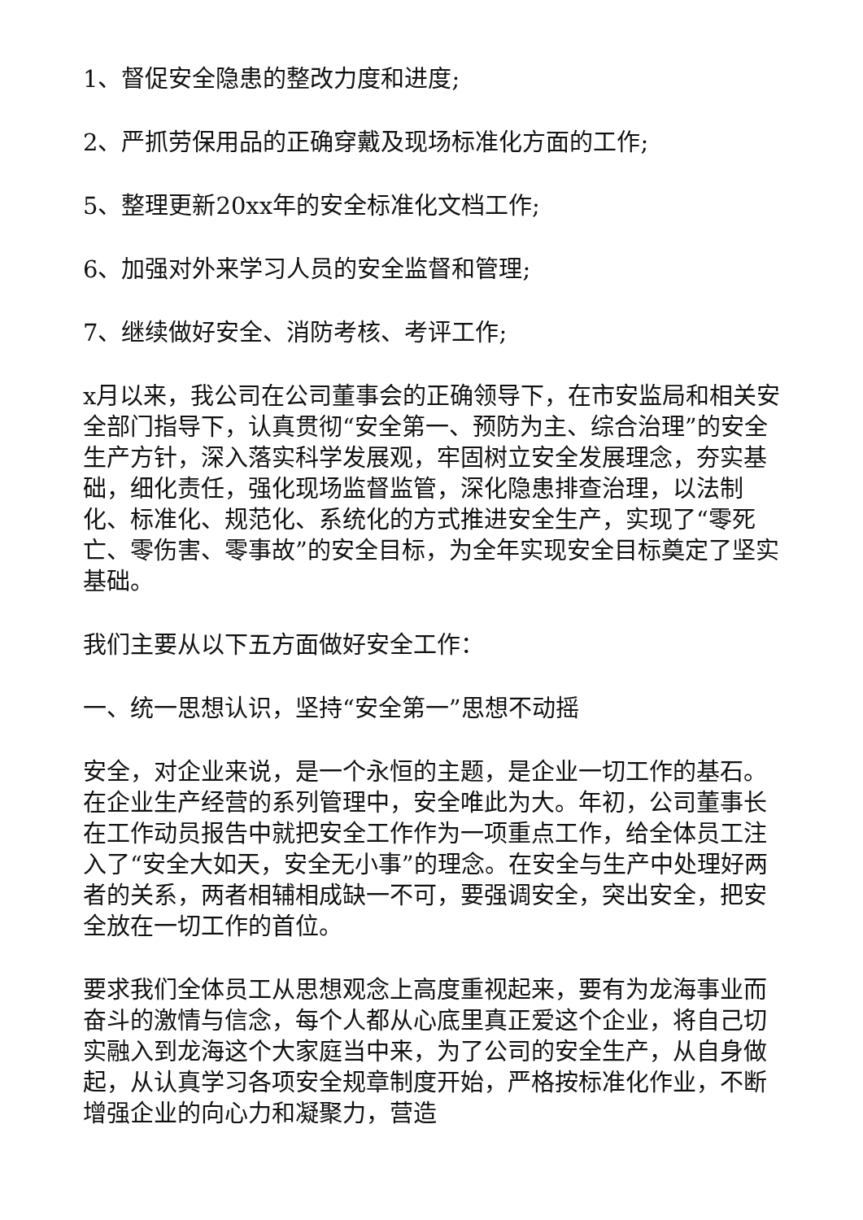1、督促安全隐患的整改力度和进度;
2、严抓劳保用品的正确穿戴及现场标准化方面的工作;
5、整理更新20xx年的安全标准化文档工作;
6、加强对外来学习人员的安全监督和管理;
7、继续做好安全、消防考核、考评工作;
x月以来，我公司在公司董事会的正确领导下，在市安监局和相关安全部门指导下，认真贯彻“安全第一、预防为主、综合治理”的安全生产方针，深入落实科学发展观，牢固树立安全发展理念，夯实基础，细化责任，强化现场监督监管，深化隐患排查治理，以法制化、标准化、规范化、系统化的方式推进安全生产，实现了“零死亡、零伤害、零事故”的安全目标，为全年实现安全目标奠定了坚实基础。
我们主要从以下五方面做好安全工作：
一、统一思想认识，坚持“安全第一”思想不动摇
安全，对企业来说，是一个永恒的主题，是企业一切工作的基石。在企业生产经营的系列管理中，安全唯此为大。年初，公司董事长在工作动员报告中就把安全工作作为一项重点工作，给全体员工注入了“安全大如天，安全无小事”的理念。在安全与生产中处理好两者的关系，两者相辅相成缺一不可，要强调安全，突出安全，把安全放在一切工作的首位。
要求我们全体员工从思想观念上高度重视起来，要有为龙海事业而奋斗的激情与信念，每个人都从心底里真正爱这个企业，将自己切实融入到龙海这个大家庭当中来，为了公司的安全生产，从自身做起，从认真学习各项安全规章制度开始，严格按标准化作业，不断增强企业的向心力和凝聚力，营造